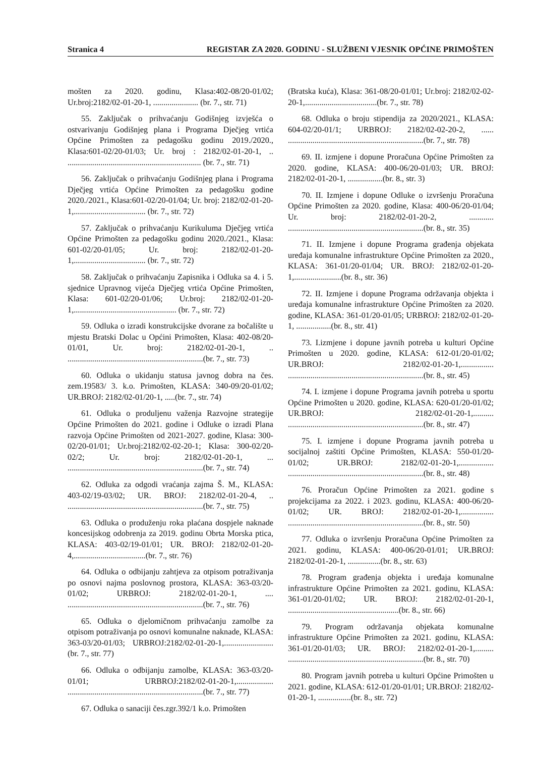Stranica 4 REGISTAR ZA 2020. GODINU - SLUŽBENI VJESNIK OPĆINE PRIMOŠTEN
mošten za 2020. godinu, Klasa:402-08/20-01/02; Ur.broj:2182/02-01-20-1, ...................... (br. 7., str. 71)
55. Zaključak o prihvaćanju Godišnjeg izvješća o ostvarivanju Godišnjeg plana i Programa Dječjeg vrtića Općine Primošten za pedagošku godinu 2019./2020., Klasa:601-02/20-01/03; Ur. broj : 2182/02-01-20-1, .. ................................................................. (br. 7., str. 71)
56. Zaključak o prihvaćanju Godišnjeg plana i Programa Dječjeg vrtića Općine Primošten za pedagošku godine 2020./2021., Klasa:601-02/20-01/04; Ur. broj: 2182/02-01-20-1,................................... (br. 7., str. 72)
57. Zaključak o prihvaćanju Kurikuluma Dječjeg vrtića Općine Primošten za pedagošku godinu 2020./2021., Klasa: 601-02/20-01/05; Ur. broj: 2182/02-01-20-1,................................... (br. 7., str. 72)
58. Zaključak o prihvaćanju Zapisnika i Odluka sa 4. i 5. sjednice Upravnog vijeća Dječjeg vrtića Općine Primošten, Klasa: 601-02/20-01/06; Ur.broj: 2182/02-01-20-1,.................................................. (br. 7., str. 72)
59. Odluka o izradi konstrukcijske dvorane za bočalište u mjestu Bratski Dolac u Općini Primošten, Klasa: 402-08/20-01/01, Ur. broj: 2182/02-01-20-1, .. ..................................................................(br. 7., str. 73)
60. Odluka o ukidanju statusa javnog dobra na čes. zem.19583/ 3. k.o. Primošten, KLASA: 340-09/20-01/02; UR.BROJ: 2182/02-01/20-1, .....(br. 7., str. 74)
61. Odluka o produljenu važenja Razvojne strategije Općine Primošten do 2021. godine i Odluke o izradi Plana razvoja Općine Primošten od 2021-2027. godine, Klasa: 300-02/20-01/01; Ur.broj:2182/02-02-20-1; Klasa: 300-02/20-02/2; Ur. broj: 2182/02-01-20-1, ... ..................................................................(br. 7., str. 74)
62. Odluka za odgodi vraćanja zajma Š. M., KLASA: 403-02/19-03/02; UR. BROJ: 2182/02-01-20-4, .. ..................................................................(br. 7., str. 75)
63. Odluka o produženju roka plaćana dospjele naknade koncesijskog odobrenja za 2019. godinu Obrta Morska ptica, KLASA: 403-02/19-01/01; UR. BROJ: 2182/02-01-20-4,...................................(br. 7., str. 76)
64. Odluka o odbijanju zahtjeva za otpisom potraživanja po osnovi najma poslovnog prostora, KLASA: 363-03/20-01/02; URBROJ: 2182/02-01-20-1, .... ..................................................................(br. 7., str. 76)
65. Odluka o djelomičnom prihvaćanju zamolbe za otpisom potraživanja po osnovi komunalne naknade, KLASA: 363-03/20-01/03; URBROJ:2182/02-01-20-1,........................(br. 7., str. 77)
66. Odluka o odbijanju zamolbe, KLASA: 363-03/20-01/01; URBROJ:2182/02-01-20-1,.................. ..................................................................(br. 7., str. 77)
67. Odluka o sanaciji čes.zgr.392/1 k.o. Primošten
(Bratska kuća), Klasa: 361-08/20-01/01; Ur.broj: 2182/02-02-20-1,...................................(br. 7., str. 78)
68. Odluka o broju stipendija za 2020/2021., KLASA: 604-02/20-01/1; URBROJ: 2182/02-02-20-2, ...... ..................................................................(br. 7., str. 78)
69. II. izmjene i dopune Proračuna Općine Primošten za 2020. godine, KLASA: 400-06/20-01/03; UR. BROJ: 2182/02-01-20-1, .................(br. 8., str. 3)
70. II. Izmjene i dopune Odluke o izvršenju Proračuna Općine Primošten za 2020. godine, Klasa: 400-06/20-01/04; Ur. broj: 2182/02-01-20-2, ............ ..................................................................(br. 8., str. 35)
71. II. Izmjene i dopune Programa građenja objekata uređaja komunalne infrastrukture Općine Primošten za 2020., KLASA: 361-01/20-01/04; UR. BROJ: 2182/02-01-20-1,.......................(br. 8., str. 36)
72. II. Izmjene i dopune Programa održavanja objekta i uređaja komunalne infrastrukture Općine Primošten za 2020. godine, KLASA: 361-01/20-01/05; URBROJ: 2182/02-01-20-1, .................(br. 8., str. 41)
73. I.izmjene i dopune javnih potreba u kulturi Općine Primošten u 2020. godine, KLASA: 612-01/20-01/02; UR.BROJ: 2182/02-01-20-1,................ ..................................................................(br. 8., str. 45)
74. I. izmjene i dopune Programa javnih potreba u sportu Općine Primošten u 2020. godine, KLASA: 620-01/20-01/02; UR.BROJ: 2182/02-01-20-1,.......... ..................................................................(br. 8., str. 47)
75. I. izmjene i dopune Programa javnih potreba u socijalnoj zaštiti Općine Primošten, KLASA: 550-01/20-01/02; UR.BROJ: 2182/02-01-20-1,................. ..................................................................(br. 8., str. 48)
76. Proračun Općine Primošten za 2021. godine s projekcijama za 2022. i 2023. godinu, KLASA: 400-06/20-01/02; UR. BROJ: 2182/02-01-20-1,................ ..................................................................(br. 8., str. 50)
77. Odluka o izvršenju Proračuna Općine Primošten za 2021. godinu, KLASA: 400-06/20-01/01; UR.BROJ: 2182/02-01-20-1, ................(br. 8., str. 63)
78. Program građenja objekta i uređaja komunalne infrastrukture Općine Primošten za 2021. godinu, KLASA: 361-01/20-01/02; UR. BROJ: 2182/02-01-20-1, ......................................................(br. 8., str. 66)
79. Program održavanja objekata komunalne infrastrukture Općine Primošten za 2021. godinu, KLASA: 361-01/20-01/03; UR. BROJ: 2182/02-01-20-1,......... ..................................................................(br. 8., str. 70)
80. Program javnih potreba u kulturi Općine Primošten u 2021. godine, KLASA: 612-01/20-01/01; UR.BROJ: 2182/02-01-20-1, ................(br. 8., str. 72)